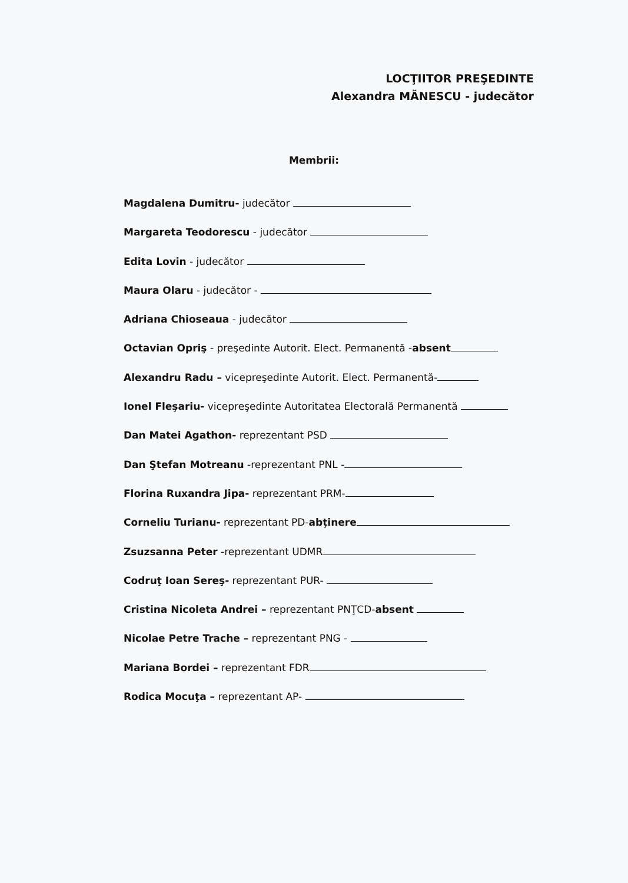LOCŢIITOR PREŞEDINTE
Alexandra MĂNESCU - judecător
Membrii:
Magdalena Dumitru- judecător
Margareta Teodorescu - judecător
Edita Lovin - judecător
Maura Olaru - judecător -
Adriana Chioseaua - judecător
Octavian Opriş - preşedinte Autorit. Elect. Permanentă -absent
Alexandru Radu – vicepreşedinte Autorit. Elect. Permanentă-
Ionel Fleşariu- vicepreşedinte Autoritatea Electorală Permanentă
Dan Matei Agathon- reprezentant PSD
Dan Ştefan Motreanu -reprezentant PNL -
Florina Ruxandra Jipa- reprezentant PRM-
Corneliu Turianu- reprezentant PD-abţinere
Zsuzsanna Peter -reprezentant UDMR
Codruţ Ioan Sereş- reprezentant PUR-
Cristina Nicoleta Andrei – reprezentant PNŢCD-absent
Nicolae Petre Trache – reprezentant PNG -
Mariana Bordei – reprezentant FDR
Rodica Mocuţa – reprezentant AP-